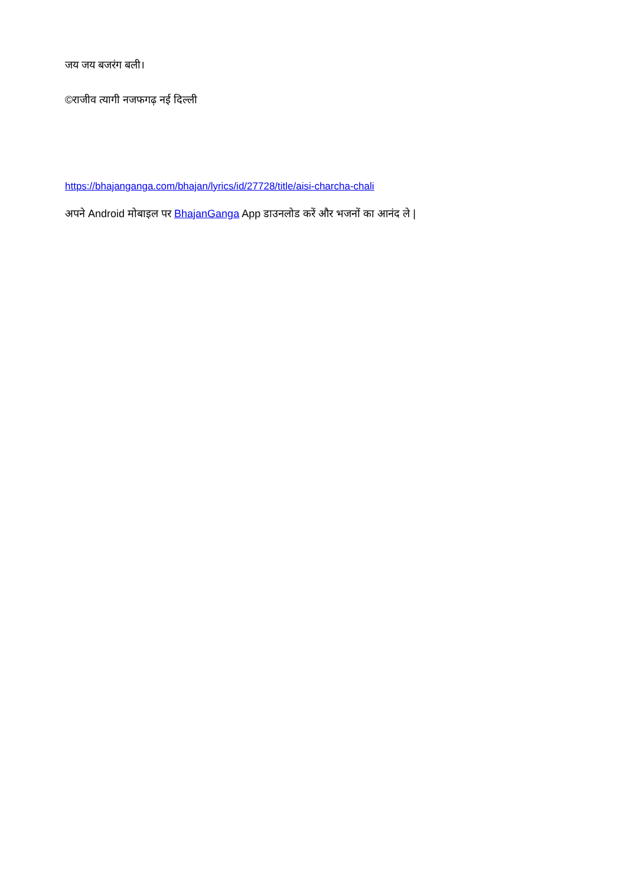जय जय बजरंग बली।
©राजीव त्यागी नजफगढ़ नई दिल्ली
https://bhajanganga.com/bhajan/lyrics/id/27728/title/aisi-charcha-chali
अपने Android मोबाइल पर BhajanGanga App डाउनलोड करें और भजनों का आनंद ले |